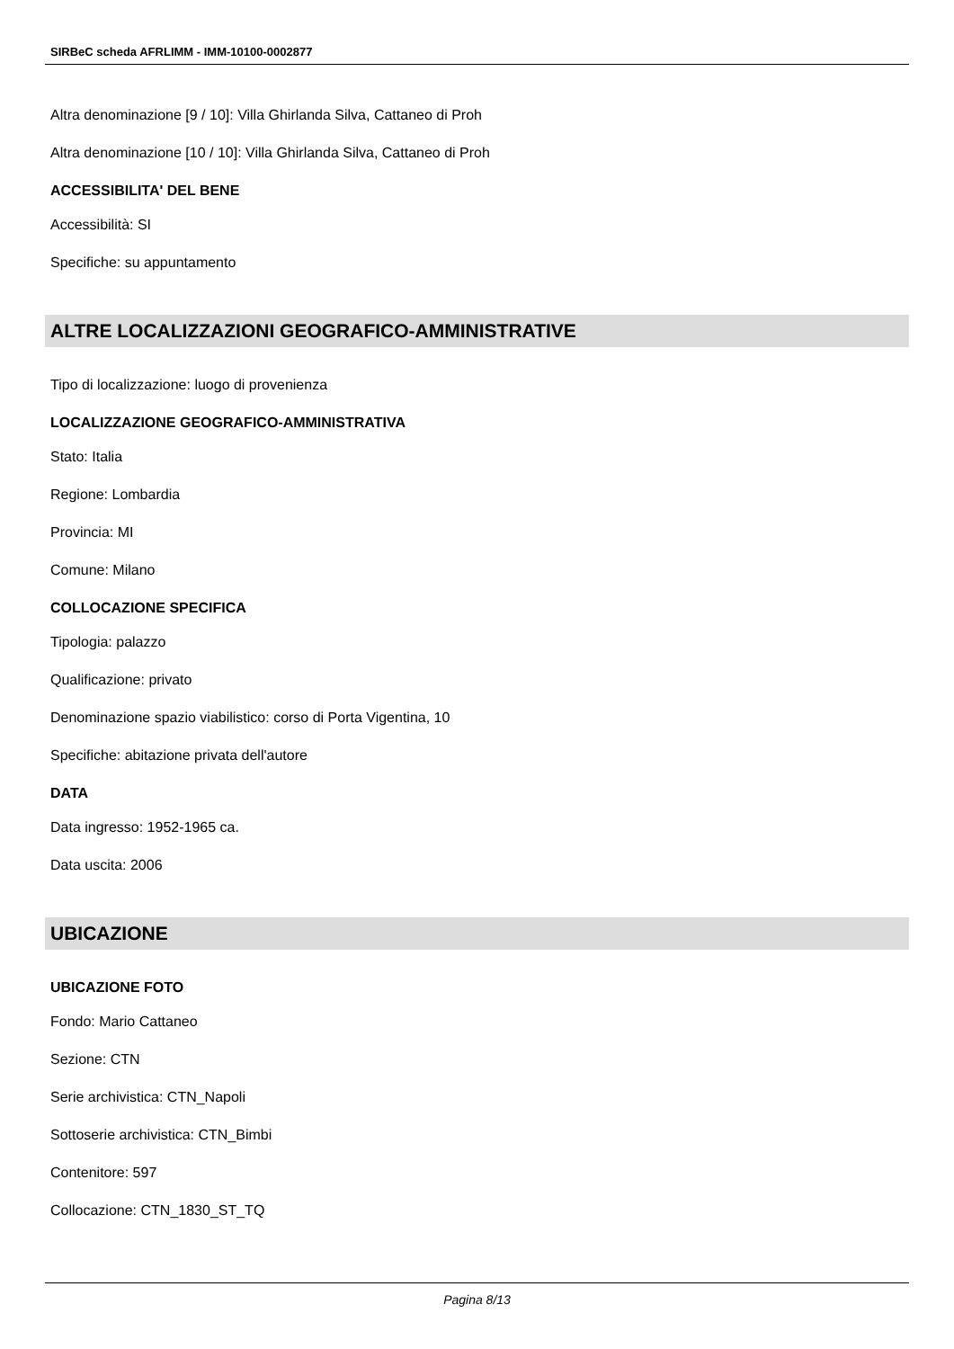SIRBeC scheda AFRLIMM - IMM-10100-0002877
Altra denominazione [9 / 10]: Villa Ghirlanda Silva, Cattaneo di Proh
Altra denominazione [10 / 10]: Villa Ghirlanda Silva, Cattaneo di Proh
ACCESSIBILITA' DEL BENE
Accessibilità: SI
Specifiche: su appuntamento
ALTRE LOCALIZZAZIONI GEOGRAFICO-AMMINISTRATIVE
Tipo di localizzazione: luogo di provenienza
LOCALIZZAZIONE GEOGRAFICO-AMMINISTRATIVA
Stato: Italia
Regione: Lombardia
Provincia: MI
Comune: Milano
COLLOCAZIONE SPECIFICA
Tipologia: palazzo
Qualificazione: privato
Denominazione spazio viabilistico: corso di Porta Vigentina, 10
Specifiche: abitazione privata dell'autore
DATA
Data ingresso: 1952-1965 ca.
Data uscita: 2006
UBICAZIONE
UBICAZIONE FOTO
Fondo: Mario Cattaneo
Sezione: CTN
Serie archivistica: CTN_Napoli
Sottoserie archivistica: CTN_Bimbi
Contenitore: 597
Collocazione: CTN_1830_ST_TQ
Pagina 8/13